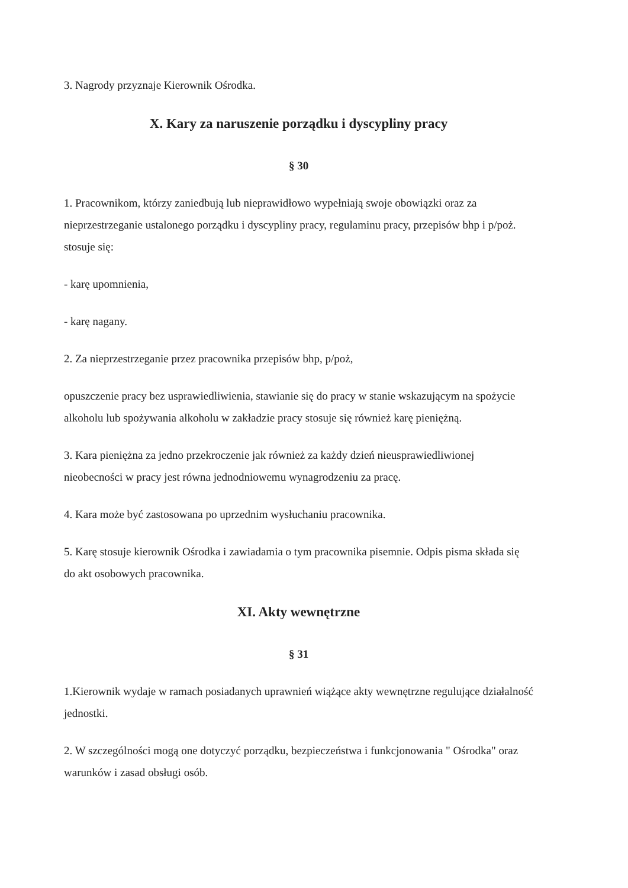3. Nagrody przyznaje Kierownik Ośrodka.
X. Kary za naruszenie porządku i dyscypliny pracy
§ 30
1. Pracownikom, którzy zaniedbują lub nieprawidłowo wypełniają swoje obowiązki oraz za nieprzestrzeganie ustalonego porządku i dyscypliny pracy, regulaminu pracy, przepisów bhp i p/poż. stosuje się:
- karę upomnienia,
- karę nagany.
2. Za nieprzestrzeganie przez pracownika przepisów bhp, p/poż,
opuszczenie pracy bez usprawiedliwienia, stawianie się do pracy w stanie wskazującym na spożycie alkoholu lub spożywania alkoholu w zakładzie pracy stosuje się również karę pieniężną.
3. Kara pieniężna za jedno przekroczenie jak również za każdy dzień nieusprawiedliwionej nieobecności w pracy jest równa jednodniowemu wynagrodzeniu za pracę.
4. Kara może być zastosowana po uprzednim wysłuchaniu pracownika.
5. Karę stosuje kierownik Ośrodka i zawiadamia o tym pracownika pisemnie. Odpis pisma składa się do akt osobowych pracownika.
XI. Akty wewnętrzne
§ 31
1.Kierownik wydaje w ramach posiadanych uprawnień wiążące akty wewnętrzne regulujące działalność jednostki.
2. W szczególności mogą one dotyczyć porządku, bezpieczeństwa i funkcjonowania " Ośrodka" oraz warunków i zasad obsługi osób.